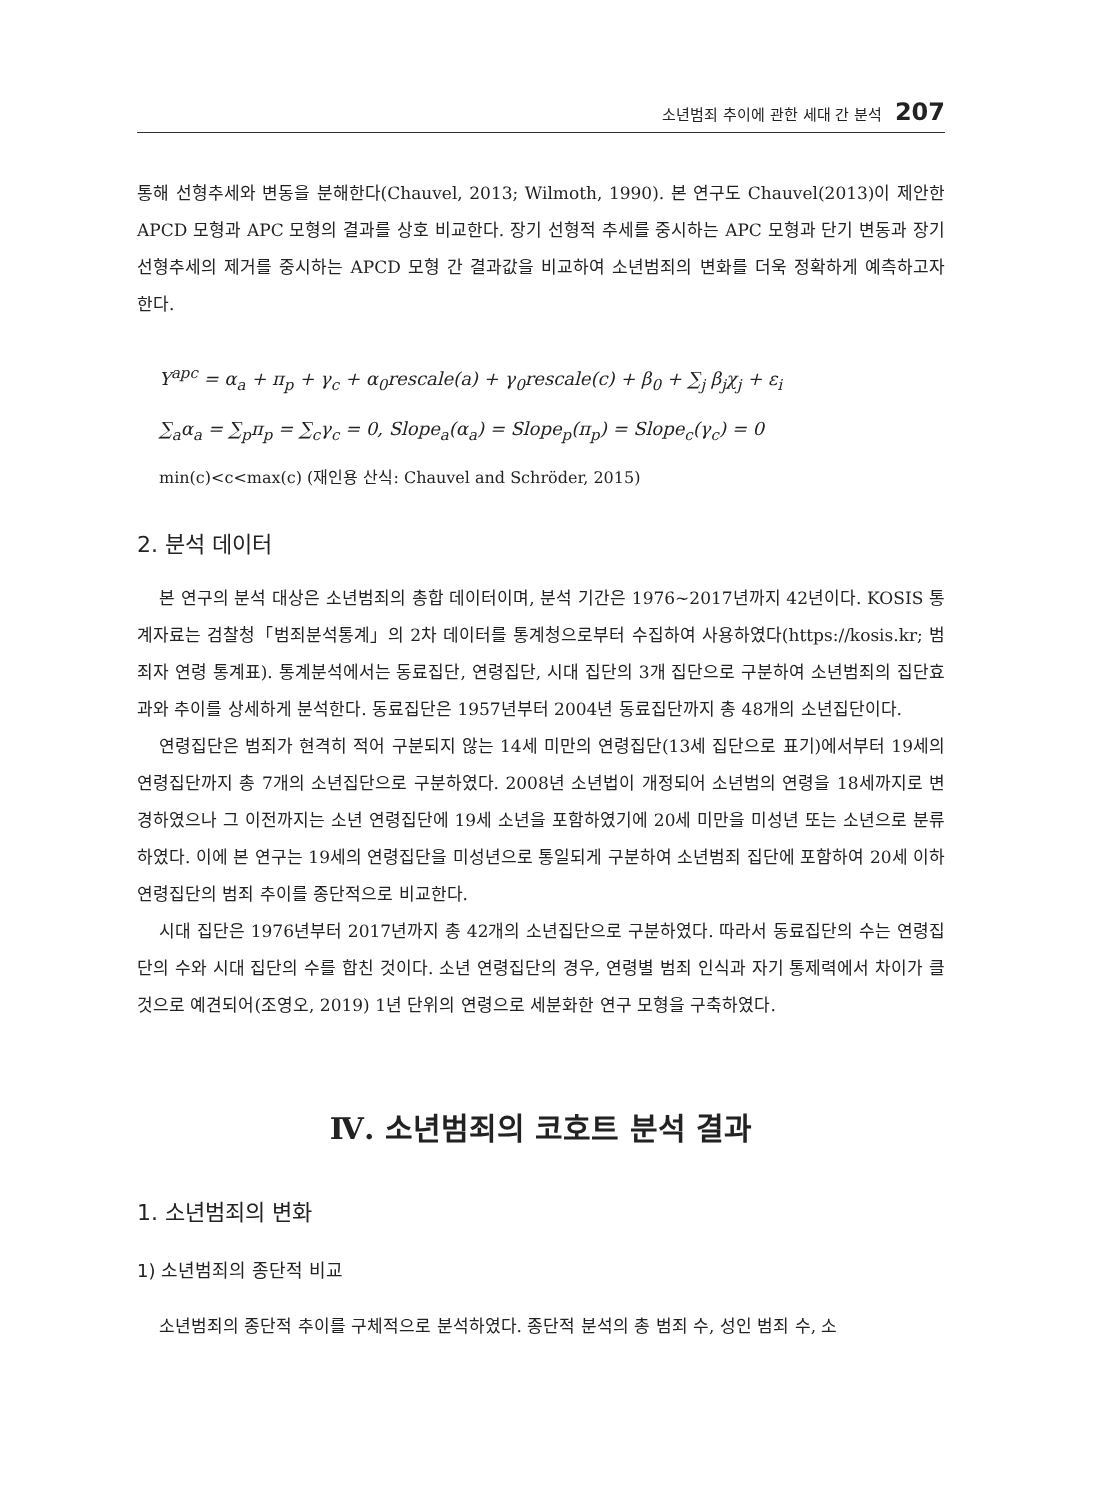소년범죄 추이에 관한 세대 간 분석 207
통해 선형추세와 변동을 분해한다(Chauvel, 2013; Wilmoth, 1990). 본 연구도 Chauvel(2013)이 제안한 APCD 모형과 APC 모형의 결과를 상호 비교한다. 장기 선형적 추세를 중시하는 APC 모형과 단기 변동과 장기 선형추세의 제거를 중시하는 APCD 모형 간 결과값을 비교하여 소년범죄의 변화를 더욱 정확하게 예측하고자 한다.
Y<sup>apc</sup> = α<sub>a</sub> + π<sub>p</sub> + γ<sub>c</sub> + α<sub>0</sub>rescale(a) + γ<sub>0</sub>rescale(c) + β<sub>0</sub> + ∑<sub>j</sub> β<sub>j</sub>χ<sub>j</sub> + ε<sub>i</sub>
∑<sub>a</sub>α<sub>a</sub> = ∑<sub>p</sub>π<sub>p</sub> = ∑<sub>c</sub>γ<sub>c</sub> = 0, Slope<sub>a</sub>(α<sub>a</sub>) = Slope<sub>p</sub>(π<sub>p</sub>) = Slope<sub>c</sub>(γ<sub>c</sub>) = 0
min(c)<c<max(c) (재인용 산식: Chauvel and Schröder, 2015)
2. 분석 데이터
본 연구의 분석 대상은 소년범죄의 총합 데이터이며, 분석 기간은 1976~2017년까지 42년이다. KOSIS 통계자료는 검찰청「범죄분석통계」의 2차 데이터를 통계청으로부터 수집하여 사용하였다(https://kosis.kr; 범죄자 연령 통계표). 통계분석에서는 동료집단, 연령집단, 시대 집단의 3개 집단으로 구분하여 소년범죄의 집단효과와 추이를 상세하게 분석한다. 동료집단은 1957년부터 2004년 동료집단까지 총 48개의 소년집단이다.
연령집단은 범죄가 현격히 적어 구분되지 않는 14세 미만의 연령집단(13세 집단으로 표기)에서부터 19세의 연령집단까지 총 7개의 소년집단으로 구분하였다. 2008년 소년법이 개정되어 소년범의 연령을 18세까지로 변경하였으나 그 이전까지는 소년 연령집단에 19세 소년을 포함하였기에 20세 미만을 미성년 또는 소년으로 분류하였다. 이에 본 연구는 19세의 연령집단을 미성년으로 통일되게 구분하여 소년범죄 집단에 포함하여 20세 이하 연령집단의 범죄 추이를 종단적으로 비교한다.
시대 집단은 1976년부터 2017년까지 총 42개의 소년집단으로 구분하였다. 따라서 동료집단의 수는 연령집단의 수와 시대 집단의 수를 합친 것이다. 소년 연령집단의 경우, 연령별 범죄 인식과 자기 통제력에서 차이가 클 것으로 예견되어(조영오, 2019) 1년 단위의 연령으로 세분화한 연구 모형을 구축하였다.
Ⅳ. 소년범죄의 코호트 분석 결과
1. 소년범죄의 변화
1) 소년범죄의 종단적 비교
소년범죄의 종단적 추이를 구체적으로 분석하였다. 종단적 분석의 총 범죄 수, 성인 범죄 수, 소